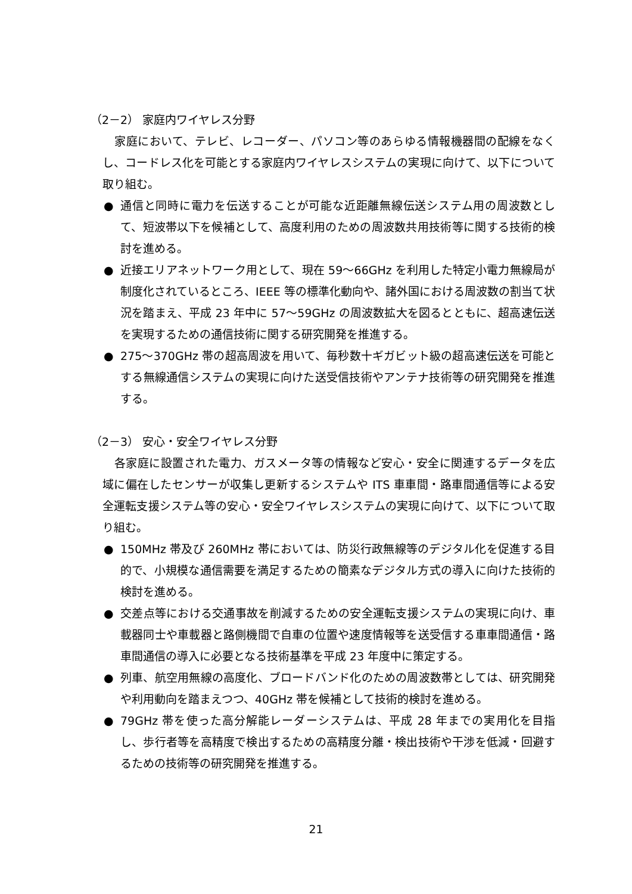（2－2） 家庭内ワイヤレス分野
家庭において、テレビ、レコーダー、パソコン等のあらゆる情報機器間の配線をなくし、コードレス化を可能とする家庭内ワイヤレスシステムの実現に向けて、以下について取り組む。
● 通信と同時に電力を伝送することが可能な近距離無線伝送システム用の周波数として、短波帯以下を候補として、高度利用のための周波数共用技術等に関する技術的検討を進める。
● 近接エリアネットワーク用として、現在 59～66GHz を利用した特定小電力無線局が制度化されているところ、IEEE 等の標準化動向や、諸外国における周波数の割当て状況を踏まえ、平成 23 年中に 57～59GHz の周波数拡大を図るとともに、超高速伝送を実現するための通信技術に関する研究開発を推進する。
● 275～370GHz 帯の超高周波を用いて、毎秒数十ギガビット級の超高速伝送を可能とする無線通信システムの実現に向けた送受信技術やアンテナ技術等の研究開発を推進する。
（2－3） 安心・安全ワイヤレス分野
各家庭に設置された電力、ガスメータ等の情報など安心・安全に関連するデータを広域に偏在したセンサーが収集し更新するシステムや ITS 車車間・路車間通信等による安全運転支援システム等の安心・安全ワイヤレスシステムの実現に向けて、以下について取り組む。
● 150MHz 帯及び 260MHz 帯においては、防災行政無線等のデジタル化を促進する目的で、小規模な通信需要を満足するための簡素なデジタル方式の導入に向けた技術的検討を進める。
● 交差点等における交通事故を削減するための安全運転支援システムの実現に向け、車載器同士や車載器と路側機間で自車の位置や速度情報等を送受信する車車間通信・路車間通信の導入に必要となる技術基準を平成 23 年度中に策定する。
● 列車、航空用無線の高度化、ブロードバンド化のための周波数帯としては、研究開発や利用動向を踏まえつつ、40GHz 帯を候補として技術的検討を進める。
● 79GHz 帯を使った高分解能レーダーシステムは、平成 28 年までの実用化を目指し、歩行者等を高精度で検出するための高精度分離・検出技術や干渉を低減・回避するための技術等の研究開発を推進する。
21